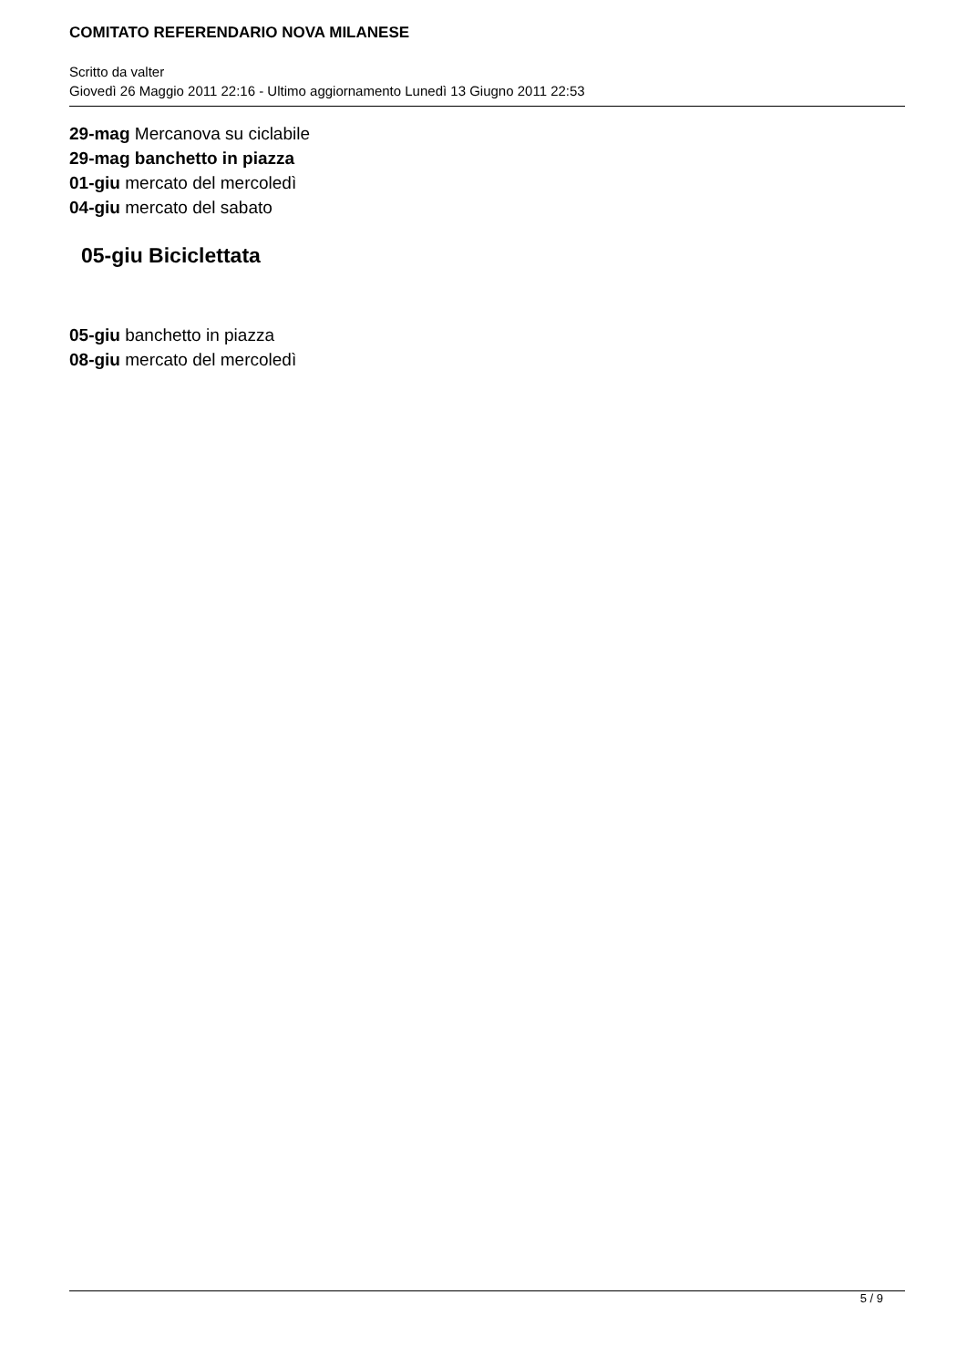COMITATO REFERENDARIO NOVA MILANESE
Scritto da valter
Giovedì 26 Maggio 2011 22:16 - Ultimo aggiornamento Lunedì 13 Giugno 2011 22:53
29-mag Mercanova su ciclabile
29-mag banchetto in piazza
01-giu mercato del mercoledì
04-giu mercato del sabato
05-giu Biciclettata
05-giu banchetto in piazza
08-giu mercato del mercoledì
5 / 9